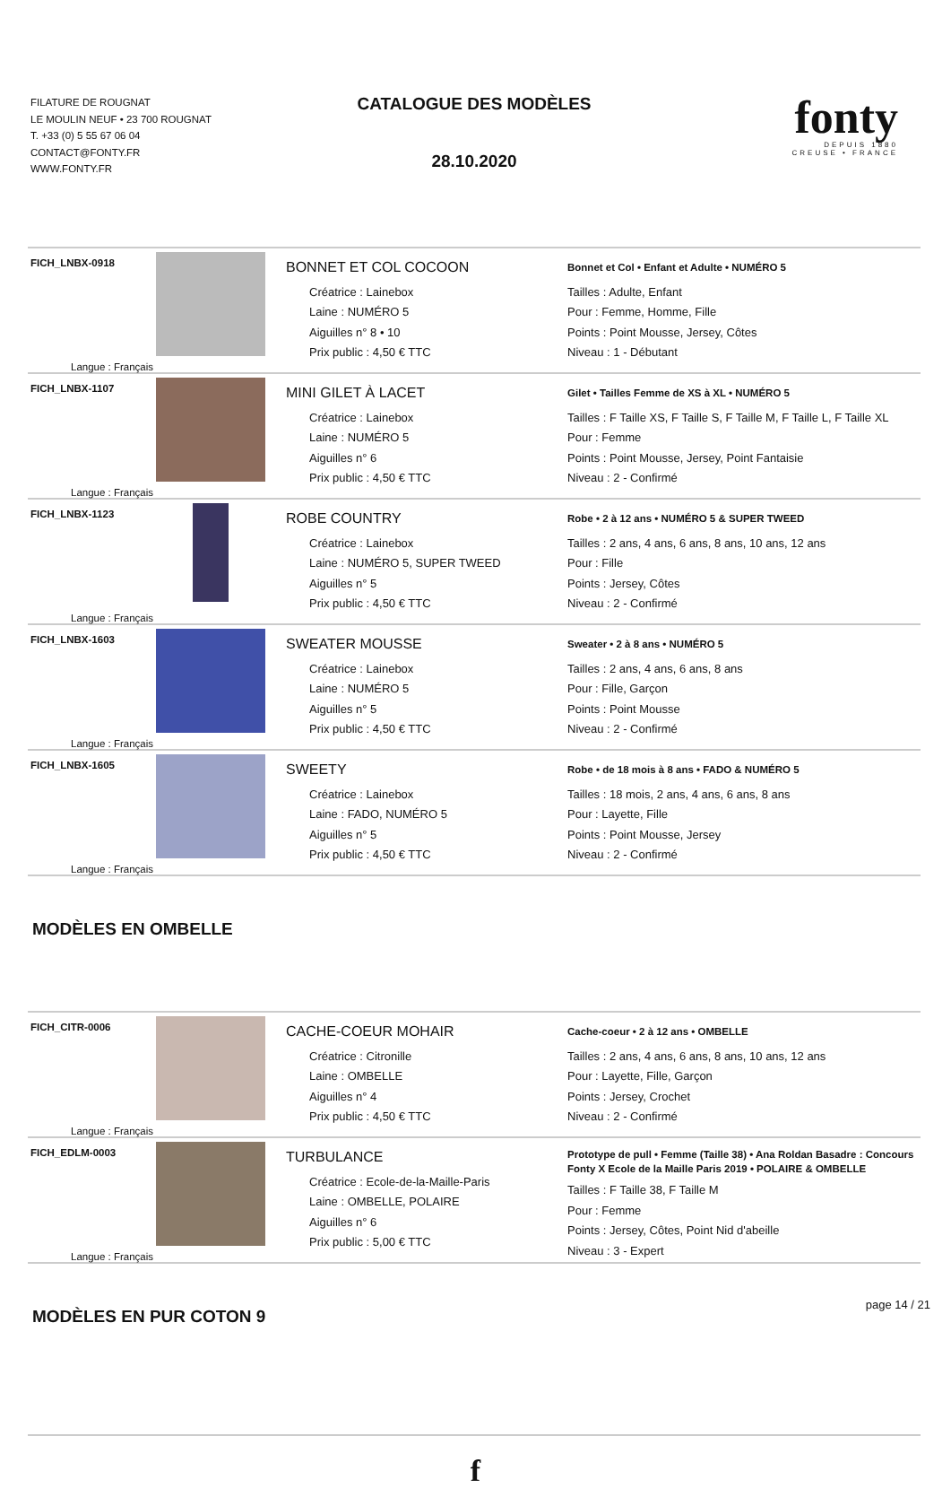FILATURE DE ROUGNAT
LE MOULIN NEUF • 23 700 ROUGNAT
T. +33 (0) 5 55 67 06 04
CONTACT@FONTY.FR
WWW.FONTY.FR
CATALOGUE DES MODÈLES
28.10.2020
fonty
DEPUIS 1880
CREUSE • FRANCE
| FICH_LNBX-0918 Langue : Français | | BONNET ET COL COCOON Créatrice : Lainebox Laine : NUMÉRO 5 Aiguilles n° 8 • 10 Prix public : 4,50 € TTC | Bonnet et Col • Enfant et Adulte • NUMÉRO 5 Tailles : Adulte, Enfant Pour : Femme, Homme, Fille Points : Point Mousse, Jersey, Côtes Niveau : 1 - Débutant |
| FICH_LNBX-1107 Langue : Français | | MINI GILET À LACET Créatrice : Lainebox Laine : NUMÉRO 5 Aiguilles n° 6 Prix public : 4,50 € TTC | Gilet • Tailles Femme de XS à XL • NUMÉRO 5 Tailles : F Taille XS, F Taille S, F Taille M, F Taille L, F Taille XL Pour : Femme Points : Point Mousse, Jersey, Point Fantaisie Niveau : 2 - Confirmé |
| FICH_LNBX-1123 Langue : Français | | ROBE COUNTRY Créatrice : Lainebox Laine : NUMÉRO 5, SUPER TWEED Aiguilles n° 5 Prix public : 4,50 € TTC | Robe • 2 à 12 ans • NUMÉRO 5 & SUPER TWEED Tailles : 2 ans, 4 ans, 6 ans, 8 ans, 10 ans, 12 ans Pour : Fille Points : Jersey, Côtes Niveau : 2 - Confirmé |
| FICH_LNBX-1603 Langue : Français | | SWEATER MOUSSE Créatrice : Lainebox Laine : NUMÉRO 5 Aiguilles n° 5 Prix public : 4,50 € TTC | Sweater • 2 à 8 ans • NUMÉRO 5 Tailles : 2 ans, 4 ans, 6 ans, 8 ans Pour : Fille, Garçon Points : Point Mousse Niveau : 2 - Confirmé |
| FICH_LNBX-1605 Langue : Français | | SWEETY Créatrice : Lainebox Laine : FADO, NUMÉRO 5 Aiguilles n° 5 Prix public : 4,50 € TTC | Robe • de 18 mois à 8 ans • FADO & NUMÉRO 5 Tailles : 18 mois, 2 ans, 4 ans, 6 ans, 8 ans Pour : Layette, Fille Points : Point Mousse, Jersey Niveau : 2 - Confirmé |
MODÈLES EN OMBELLE
| FICH_CITR-0006 Langue : Français | | CACHE-COEUR MOHAIR Créatrice : Citronille Laine : OMBELLE Aiguilles n° 4 Prix public : 4,50 € TTC | Cache-coeur • 2 à 12 ans • OMBELLE Tailles : 2 ans, 4 ans, 6 ans, 8 ans, 10 ans, 12 ans Pour : Layette, Fille, Garçon Points : Jersey, Crochet Niveau : 2 - Confirmé |
| FICH_EDLM-0003 Langue : Français | | TURBULANCE Créatrice : Ecole-de-la-Maille-Paris Laine : OMBELLE, POLAIRE Aiguilles n° 6 Prix public : 5,00 € TTC | Prototype de pull • Femme (Taille 38) • Ana Roldan Basadre : Concours Fonty X Ecole de la Maille Paris 2019 • POLAIRE & OMBELLE Tailles : F Taille 38, F Taille M Pour : Femme Points : Jersey, Côtes, Point Nid d'abeille Niveau : 3 - Expert |
MODÈLES EN PUR COTON 9
f
page 14 / 21